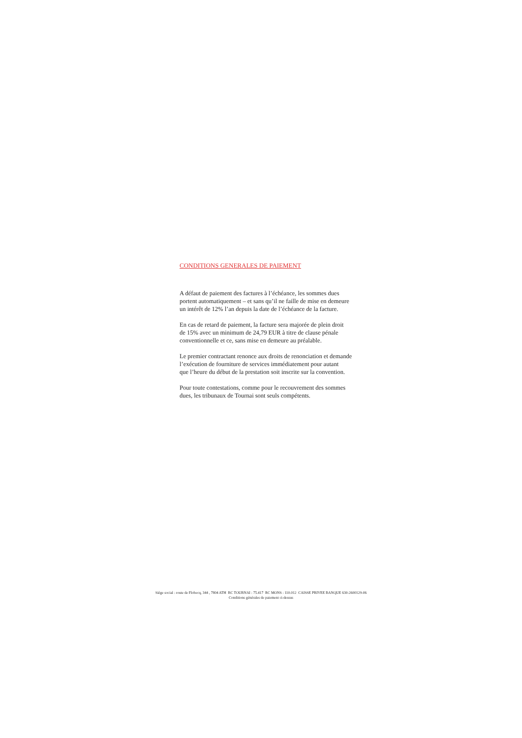CONDITIONS GENERALES DE PAIEMENT
A défaut de paiement des factures à l’échéance, les sommes dues
portent automatiquement – et sans qu’il ne faille de mise en demeure
un intérêt de 12% l’an depuis la date de l’échéance de la facture.
En cas de retard de paiement, la facture sera majorée de plein droit
de 15% avec un minimum de 24,79 EUR à titre de clause pénale
conventionnelle et ce, sans mise en demeure au préalable.
Le premier contractant renonce aux droits de renonciation et demande
l’exécution de fourniture de services immédiatement pour autant
que l’heure du début de la prestation soit inscrite sur la convention.
Pour toute contestations, comme pour le recouvrement des sommes
dues, les tribunaux de Tournai sont seuls compétents.
Siège social : route de Flobecq, 344 , 7804 ATH RC TOURNAI : 75.417 RC MONS : 110.012 CAISSE PRIVEE BANQUE 630-2600129-06
Conditions générales de paiement ci-dessus